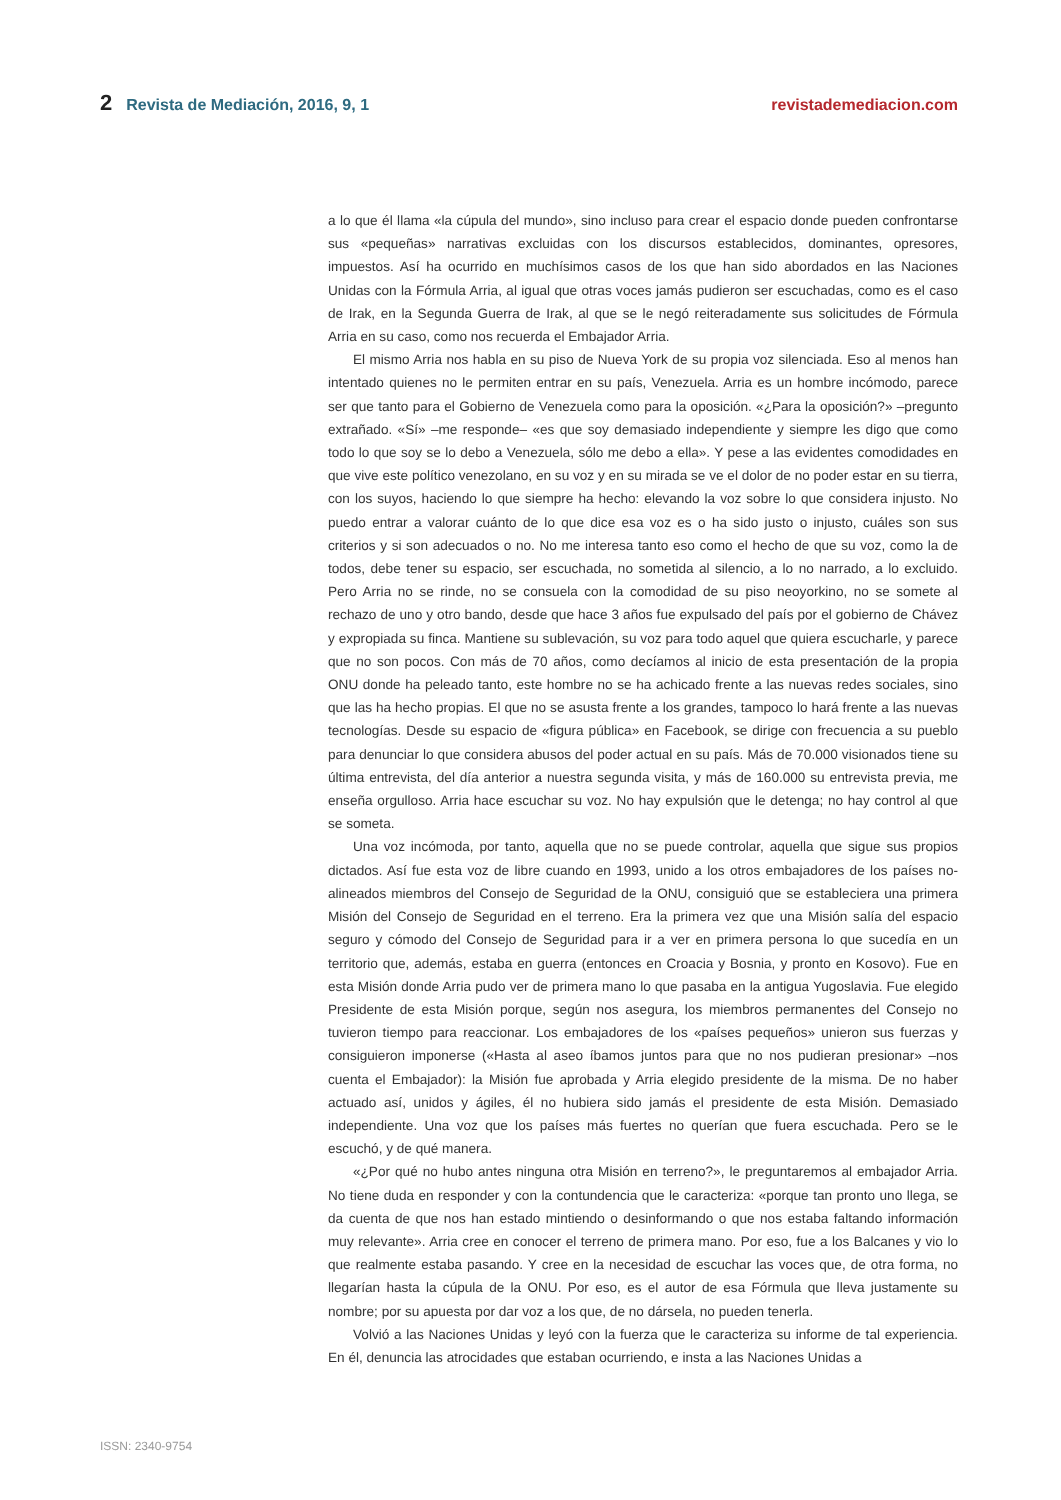2 Revista de Mediación, 2016, 9, 1 revistademediacion.com
a lo que él llama «la cúpula del mundo», sino incluso para crear el espacio donde pueden confrontarse sus «pequeñas» narrativas excluidas con los discursos establecidos, dominantes, opresores, impuestos. Así ha ocurrido en muchísimos casos de los que han sido abordados en las Naciones Unidas con la Fórmula Arria, al igual que otras voces jamás pudieron ser escuchadas, como es el caso de Irak, en la Segunda Guerra de Irak, al que se le negó reiteradamente sus solicitudes de Fórmula Arria en su caso, como nos recuerda el Embajador Arria.
El mismo Arria nos habla en su piso de Nueva York de su propia voz silenciada. Eso al menos han intentado quienes no le permiten entrar en su país, Venezuela. Arria es un hombre incómodo, parece ser que tanto para el Gobierno de Venezuela como para la oposición. «¿Para la oposición?» –pregunto extrañado. «Sí» –me responde– «es que soy demasiado independiente y siempre les digo que como todo lo que soy se lo debo a Venezuela, sólo me debo a ella». Y pese a las evidentes comodidades en que vive este político venezolano, en su voz y en su mirada se ve el dolor de no poder estar en su tierra, con los suyos, haciendo lo que siempre ha hecho: elevando la voz sobre lo que considera injusto. No puedo entrar a valorar cuánto de lo que dice esa voz es o ha sido justo o injusto, cuáles son sus criterios y si son adecuados o no. No me interesa tanto eso como el hecho de que su voz, como la de todos, debe tener su espacio, ser escuchada, no sometida al silencio, a lo no narrado, a lo excluido. Pero Arria no se rinde, no se consuela con la comodidad de su piso neoyorkino, no se somete al rechazo de uno y otro bando, desde que hace 3 años fue expulsado del país por el gobierno de Chávez y expropiada su finca. Mantiene su sublevación, su voz para todo aquel que quiera escucharle, y parece que no son pocos. Con más de 70 años, como decíamos al inicio de esta presentación de la propia ONU donde ha peleado tanto, este hombre no se ha achicado frente a las nuevas redes sociales, sino que las ha hecho propias. El que no se asusta frente a los grandes, tampoco lo hará frente a las nuevas tecnologías. Desde su espacio de «figura pública» en Facebook, se dirige con frecuencia a su pueblo para denunciar lo que considera abusos del poder actual en su país. Más de 70.000 visionados tiene su última entrevista, del día anterior a nuestra segunda visita, y más de 160.000 su entrevista previa, me enseña orgulloso. Arria hace escuchar su voz. No hay expulsión que le detenga; no hay control al que se someta.
Una voz incómoda, por tanto, aquella que no se puede controlar, aquella que sigue sus propios dictados. Así fue esta voz de libre cuando en 1993, unido a los otros embajadores de los países no-alineados miembros del Consejo de Seguridad de la ONU, consiguió que se estableciera una primera Misión del Consejo de Seguridad en el terreno. Era la primera vez que una Misión salía del espacio seguro y cómodo del Consejo de Seguridad para ir a ver en primera persona lo que sucedía en un territorio que, además, estaba en guerra (entonces en Croacia y Bosnia, y pronto en Kosovo). Fue en esta Misión donde Arria pudo ver de primera mano lo que pasaba en la antigua Yugoslavia. Fue elegido Presidente de esta Misión porque, según nos asegura, los miembros permanentes del Consejo no tuvieron tiempo para reaccionar. Los embajadores de los «países pequeños» unieron sus fuerzas y consiguieron imponerse («Hasta al aseo íbamos juntos para que no nos pudieran presionar» –nos cuenta el Embajador): la Misión fue aprobada y Arria elegido presidente de la misma. De no haber actuado así, unidos y ágiles, él no hubiera sido jamás el presidente de esta Misión. Demasiado independiente. Una voz que los países más fuertes no querían que fuera escuchada. Pero se le escuchó, y de qué manera.
«¿Por qué no hubo antes ninguna otra Misión en terreno?», le preguntaremos al embajador Arria. No tiene duda en responder y con la contundencia que le caracteriza: «porque tan pronto uno llega, se da cuenta de que nos han estado mintiendo o desinformando o que nos estaba faltando información muy relevante». Arria cree en conocer el terreno de primera mano. Por eso, fue a los Balcanes y vio lo que realmente estaba pasando. Y cree en la necesidad de escuchar las voces que, de otra forma, no llegarían hasta la cúpula de la ONU. Por eso, es el autor de esa Fórmula que lleva justamente su nombre; por su apuesta por dar voz a los que, de no dársela, no pueden tenerla.
Volvió a las Naciones Unidas y leyó con la fuerza que le caracteriza su informe de tal experiencia. En él, denuncia las atrocidades que estaban ocurriendo, e insta a las Naciones Unidas a
ISSN: 2340-9754